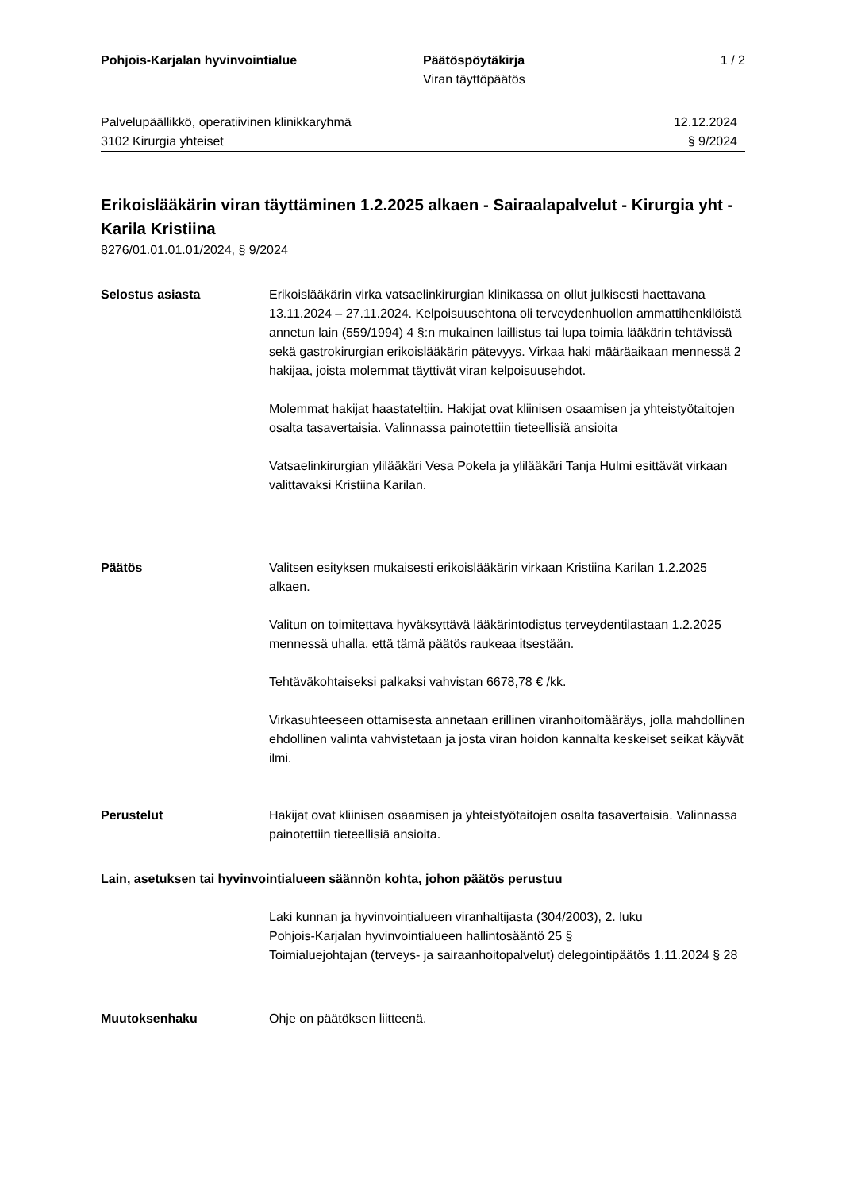Pohjois-Karjalan hyvinvointialue Päätöspöytäkirja
Viran täyttöpäätös
1 / 2
Palvelupäällikkö, operatiivinen klinikkaryhmä
3102 Kirurgia yhteiset
12.12.2024
§ 9/2024
Erikoislääkärin viran täyttäminen 1.2.2025 alkaen - Sairaalapalvelut - Kirurgia yht - Karila Kristiina
8276/01.01.01.01/2024, § 9/2024
Selostus asiasta Erikoislääkärin virka vatsaelinkirurgian klinikassa on ollut julkisesti haettavana 13.11.2024 – 27.11.2024. Kelpoisuusehtona oli terveydenhuollon ammattihenkilöistä annetun lain (559/1994) 4 §:n mukainen laillistus tai lupa toimia lääkärin tehtävissä sekä gastrokirurgian erikoislääkärin pätevyys. Virkaa haki määräaikaan mennessä 2 hakijaa, joista molemmat täyttivät viran kelpoisuusehdot.
Molemmat hakijat haastateltiin. Hakijat ovat kliinisen osaamisen ja yhteistyötaitojen osalta tasavertaisia. Valinnassa painotettiin tieteellisiä ansioita
Vatsaelinkirurgian ylilääkäri Vesa Pokela ja ylilääkäri Tanja Hulmi esittävät virkaan valittavaksi Kristiina Karilan.
Päätös Valitsen esityksen mukaisesti erikoislääkärin virkaan Kristiina Karilan 1.2.2025 alkaen.
Valitun on toimitettava hyväksyttävä lääkärintodistus terveydentilastaan 1.2.2025 mennessä uhalla, että tämä päätös raukeaa itsestään.
Tehtäväkohtaiseksi palkaksi vahvistan 6678,78 € /kk.
Virkasuhteeseen ottamisesta annetaan erillinen viranhoitomääräys, jolla mahdollinen ehdollinen valinta vahvistetaan ja josta viran hoidon kannalta keskeiset seikat käyvät ilmi.
Perustelut Hakijat ovat kliinisen osaamisen ja yhteistyötaitojen osalta tasavertaisia. Valinnassa painotettiin tieteellisiä ansioita.
Lain, asetuksen tai hyvinvointialueen säännön kohta, johon päätös perustuu
Laki kunnan ja hyvinvointialueen viranhaltijasta (304/2003), 2. luku
Pohjois-Karjalan hyvinvointialueen hallintosääntö 25 §
Toimialuejohtajan (terveys- ja sairaanhoitopalvelut) delegointipäätös 1.11.2024 § 28
Muutoksenhaku Ohje on päätöksen liitteenä.